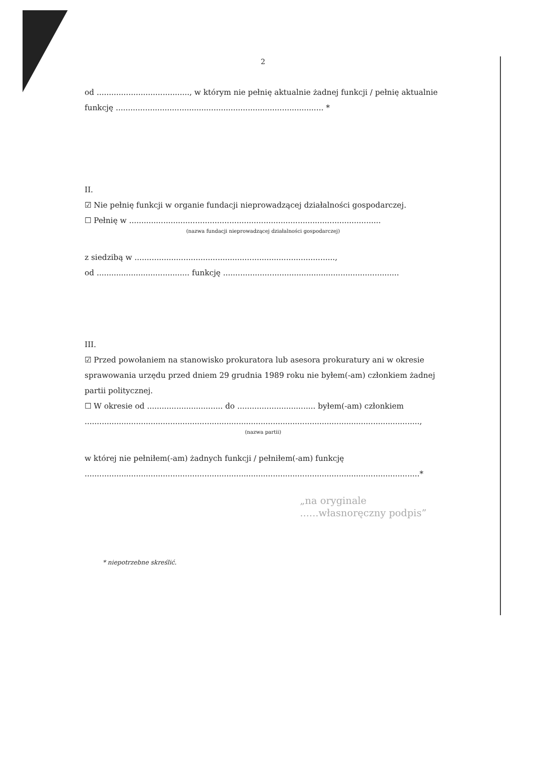2
od ......................................, w którym nie pełnię aktualnie żadnej funkcji / pełnię aktualnie funkcję ..................................................................................... *
II.
☑ Nie pełnię funkcji w organie fundacji nieprowadzącej działalności gospodarczej.
☐ Pełnię w .......................................................................................................
(nazwa fundacji nieprowadzącej działalności gospodarczej)
z siedzibą w ..................................................................................,
od ...................................... funkcję ........................................................................
III.
☑ Przed powołaniem na stanowisko prokuratora lub asesora prokuratury ani w okresie sprawowania urzędu przed dniem 29 grudnia 1989 roku nie byłem(-am) członkiem żadnej partii politycznej.
☐ W okresie od ............................... do ................................ byłem(-am) członkiem
.........................................................................................................................................,
(nazwa partii)
w której nie pełniłem(-am) żadnych funkcji / pełniłem(-am) funkcję
.........................................................................................................................................*
„na oryginale
......własnoręczny podpis”
* niepotrzebne skreślić.